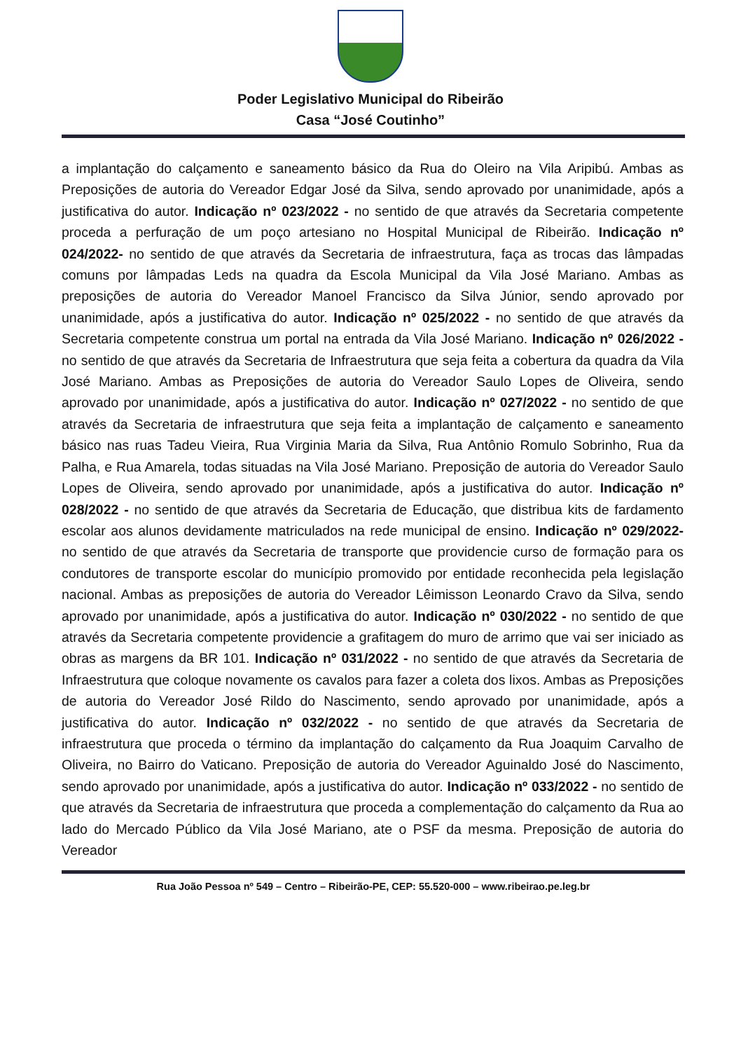Poder Legislativo Municipal do Ribeirão
Casa “José Coutinho”
a implantação do calçamento e saneamento básico da Rua do Oleiro na Vila Aripibú. Ambas as Preposições de autoria do Vereador Edgar José da Silva, sendo aprovado por unanimidade, após a justificativa do autor. Indicação nº 023/2022 - no sentido de que através da Secretaria competente proceda a perfuração de um poço artesiano no Hospital Municipal de Ribeirão. Indicação nº 024/2022- no sentido de que através da Secretaria de infraestrutura, faça as trocas das lâmpadas comuns por lâmpadas Leds na quadra da Escola Municipal da Vila José Mariano. Ambas as preposições de autoria do Vereador Manoel Francisco da Silva Júnior, sendo aprovado por unanimidade, após a justificativa do autor. Indicação nº 025/2022 - no sentido de que através da Secretaria competente construa um portal na entrada da Vila José Mariano. Indicação nº 026/2022 - no sentido de que através da Secretaria de Infraestrutura que seja feita a cobertura da quadra da Vila José Mariano. Ambas as Preposições de autoria do Vereador Saulo Lopes de Oliveira, sendo aprovado por unanimidade, após a justificativa do autor. Indicação nº 027/2022 - no sentido de que através da Secretaria de infraestrutura que seja feita a implantação de calçamento e saneamento básico nas ruas Tadeu Vieira, Rua Virginia Maria da Silva, Rua Antônio Romulo Sobrinho, Rua da Palha, e Rua Amarela, todas situadas na Vila José Mariano. Preposição de autoria do Vereador Saulo Lopes de Oliveira, sendo aprovado por unanimidade, após a justificativa do autor. Indicação nº 028/2022 - no sentido de que através da Secretaria de Educação, que distribua kits de fardamento escolar aos alunos devidamente matriculados na rede municipal de ensino. Indicação nº 029/2022- no sentido de que através da Secretaria de transporte que providencie curso de formação para os condutores de transporte escolar do município promovido por entidade reconhecida pela legislação nacional. Ambas as preposições de autoria do Vereador Lêimisson Leonardo Cravo da Silva, sendo aprovado por unanimidade, após a justificativa do autor. Indicação nº 030/2022 - no sentido de que através da Secretaria competente providencie a grafitagem do muro de arrimo que vai ser iniciado as obras as margens da BR 101. Indicação nº 031/2022 - no sentido de que através da Secretaria de Infraestrutura que coloque novamente os cavalos para fazer a coleta dos lixos. Ambas as Preposições de autoria do Vereador José Rildo do Nascimento, sendo aprovado por unanimidade, após a justificativa do autor. Indicação nº 032/2022 - no sentido de que através da Secretaria de infraestrutura que proceda o término da implantação do calçamento da Rua Joaquim Carvalho de Oliveira, no Bairro do Vaticano. Preposição de autoria do Vereador Aguinaldo José do Nascimento, sendo aprovado por unanimidade, após a justificativa do autor. Indicação nº 033/2022 - no sentido de que através da Secretaria de infraestrutura que proceda a complementação do calçamento da Rua ao lado do Mercado Público da Vila José Mariano, ate o PSF da mesma. Preposição de autoria do Vereador
Rua João Pessoa nº 549 – Centro – Ribeirão-PE, CEP: 55.520-000 – www.ribeirao.pe.leg.br